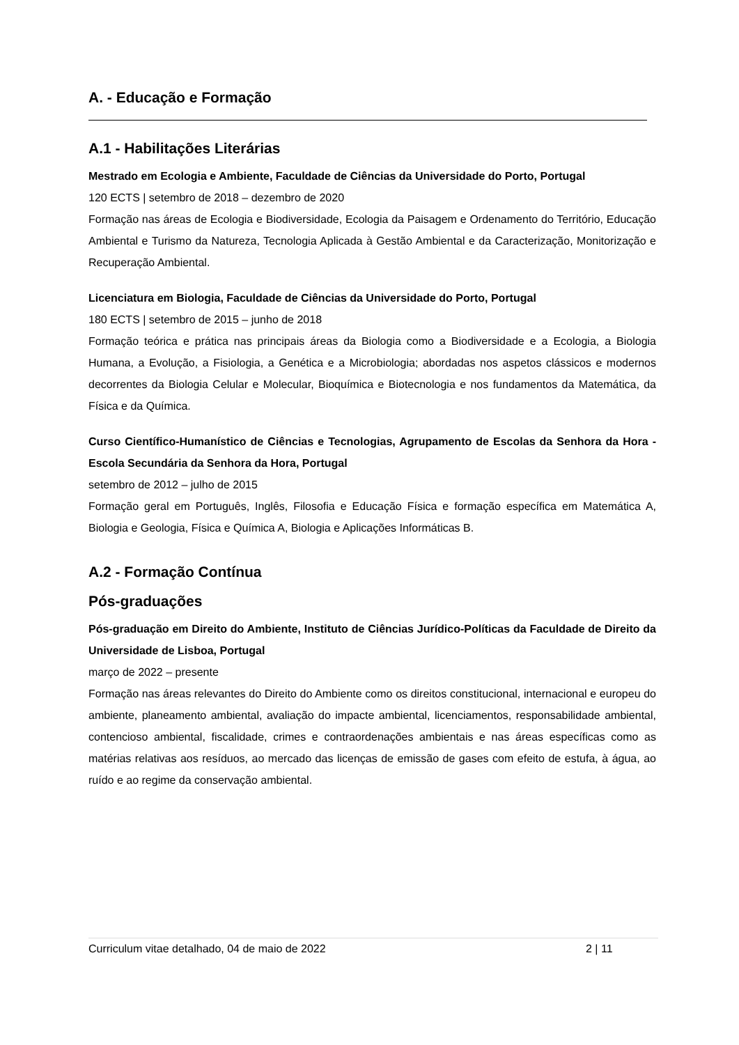A. - Educação e Formação
A.1 - Habilitações Literárias
Mestrado em Ecologia e Ambiente, Faculdade de Ciências da Universidade do Porto, Portugal
120 ECTS | setembro de 2018 – dezembro de 2020
Formação nas áreas de Ecologia e Biodiversidade, Ecologia da Paisagem e Ordenamento do Território, Educação Ambiental e Turismo da Natureza, Tecnologia Aplicada à Gestão Ambiental e da Caracterização, Monitorização e Recuperação Ambiental.
Licenciatura em Biologia, Faculdade de Ciências da Universidade do Porto, Portugal
180 ECTS | setembro de 2015 – junho de 2018
Formação teórica e prática nas principais áreas da Biologia como a Biodiversidade e a Ecologia, a Biologia Humana, a Evolução, a Fisiologia, a Genética e a Microbiologia; abordadas nos aspetos clássicos e modernos decorrentes da Biologia Celular e Molecular, Bioquímica e Biotecnologia e nos fundamentos da Matemática, da Física e da Química.
Curso Científico-Humanístico de Ciências e Tecnologias, Agrupamento de Escolas da Senhora da Hora - Escola Secundária da Senhora da Hora, Portugal
setembro de 2012 – julho de 2015
Formação geral em Português, Inglês, Filosofia e Educação Física e formação específica em Matemática A, Biologia e Geologia, Física e Química A, Biologia e Aplicações Informáticas B.
A.2 - Formação Contínua
Pós-graduações
Pós-graduação em Direito do Ambiente, Instituto de Ciências Jurídico-Políticas da Faculdade de Direito da Universidade de Lisboa, Portugal
março de 2022 – presente
Formação nas áreas relevantes do Direito do Ambiente como os direitos constitucional, internacional e europeu do ambiente, planeamento ambiental, avaliação do impacte ambiental, licenciamentos, responsabilidade ambiental, contencioso ambiental, fiscalidade, crimes e contraordenações ambientais e nas áreas específicas como as matérias relativas aos resíduos, ao mercado das licenças de emissão de gases com efeito de estufa, à água, ao ruído e ao regime da conservação ambiental.
Curriculum vitae detalhado, 04 de maio de 2022 2 | 11